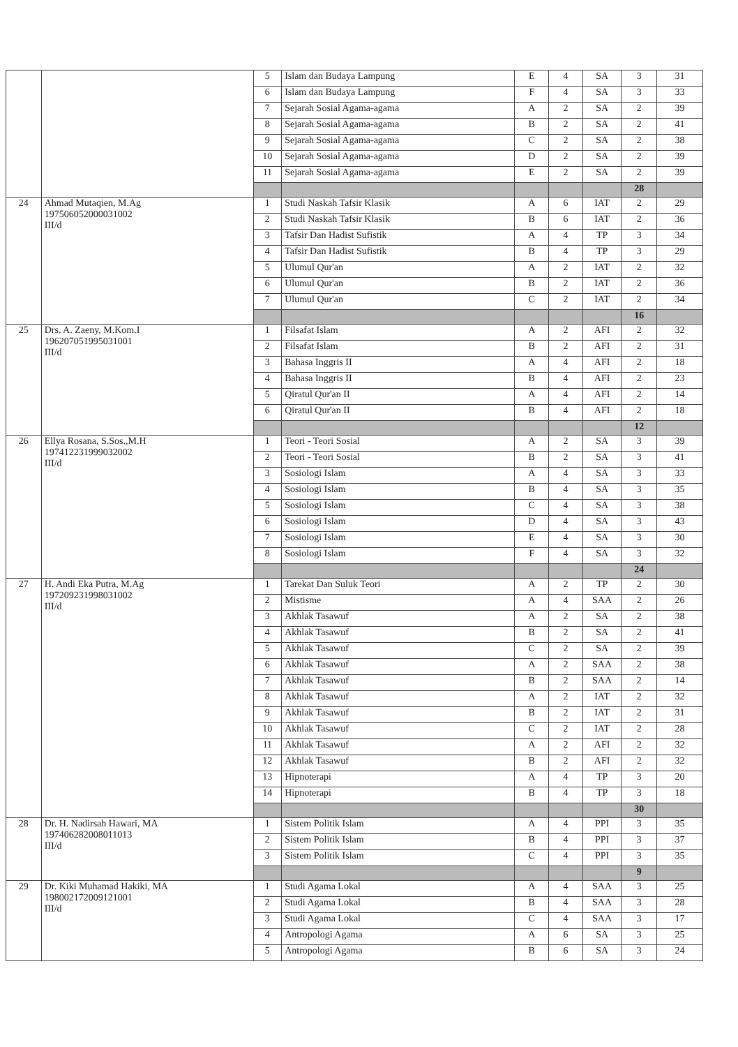| | | 5 | Islam dan Budaya Lampung | E | 4 | SA | 3 | 31 |
| | | 6 | Islam dan Budaya Lampung | F | 4 | SA | 3 | 33 |
| | | 7 | Sejarah Sosial Agama-agama | A | 2 | SA | 2 | 39 |
| | | 8 | Sejarah Sosial Agama-agama | B | 2 | SA | 2 | 41 |
| | | 9 | Sejarah Sosial Agama-agama | C | 2 | SA | 2 | 38 |
| | | 10 | Sejarah Sosial Agama-agama | D | 2 | SA | 2 | 39 |
| | | 11 | Sejarah Sosial Agama-agama | E | 2 | SA | 2 | 39 |
| | | | | | | | 28 | |
| 24 | Ahmad Mutaqien, M.Ag 197506052000031002 III/d | 1 | Studi Naskah Tafsir Klasik | A | 6 | IAT | 2 | 29 |
| | | 2 | Studi Naskah Tafsir Klasik | B | 6 | IAT | 2 | 36 |
| | | 3 | Tafsir Dan Hadist Sufistik | A | 4 | TP | 3 | 34 |
| | | 4 | Tafsir Dan Hadist Sufistik | B | 4 | TP | 3 | 29 |
| | | 5 | Ulumul Qur'an | A | 2 | IAT | 2 | 32 |
| | | 6 | Ulumul Qur'an | B | 2 | IAT | 2 | 36 |
| | | 7 | Ulumul Qur'an | C | 2 | IAT | 2 | 34 |
| | | | | | | | 16 | |
| 25 | Drs. A. Zaeny, M.Kom.I 196207051995031001 III/d | 1 | Filsafat Islam | A | 2 | AFI | 2 | 32 |
| | | 2 | Filsafat Islam | B | 2 | AFI | 2 | 31 |
| | | 3 | Bahasa Inggris II | A | 4 | AFI | 2 | 18 |
| | | 4 | Bahasa Inggris II | B | 4 | AFI | 2 | 23 |
| | | 5 | Qiratul Qur'an II | A | 4 | AFI | 2 | 14 |
| | | 6 | Qiratul Qur'an II | B | 4 | AFI | 2 | 18 |
| | | | | | | | 12 | |
| 26 | Ellya Rosana, S.Sos.,M.H 197412231999032002 III/d | 1 | Teori - Teori Sosial | A | 2 | SA | 3 | 39 |
| | | 2 | Teori - Teori Sosial | B | 2 | SA | 3 | 41 |
| | | 3 | Sosiologi Islam | A | 4 | SA | 3 | 33 |
| | | 4 | Sosiologi Islam | B | 4 | SA | 3 | 35 |
| | | 5 | Sosiologi Islam | C | 4 | SA | 3 | 38 |
| | | 6 | Sosiologi Islam | D | 4 | SA | 3 | 43 |
| | | 7 | Sosiologi Islam | E | 4 | SA | 3 | 30 |
| | | 8 | Sosiologi Islam | F | 4 | SA | 3 | 32 |
| | | | | | | | 24 | |
| 27 | H. Andi Eka Putra, M.Ag 197209231998031002 III/d | 1 | Tarekat Dan Suluk Teori | A | 2 | TP | 2 | 30 |
| | | 2 | Mistisme | A | 4 | SAA | 2 | 26 |
| | | 3 | Akhlak Tasawuf | A | 2 | SA | 2 | 38 |
| | | 4 | Akhlak Tasawuf | B | 2 | SA | 2 | 41 |
| | | 5 | Akhlak Tasawuf | C | 2 | SA | 2 | 39 |
| | | 6 | Akhlak Tasawuf | A | 2 | SAA | 2 | 38 |
| | | 7 | Akhlak Tasawuf | B | 2 | SAA | 2 | 14 |
| | | 8 | Akhlak Tasawuf | A | 2 | IAT | 2 | 32 |
| | | 9 | Akhlak Tasawuf | B | 2 | IAT | 2 | 31 |
| | | 10 | Akhlak Tasawuf | C | 2 | IAT | 2 | 28 |
| | | 11 | Akhlak Tasawuf | A | 2 | AFI | 2 | 32 |
| | | 12 | Akhlak Tasawuf | B | 2 | AFI | 2 | 32 |
| | | 13 | Hipnoterapi | A | 4 | TP | 3 | 20 |
| | | 14 | Hipnoterapi | B | 4 | TP | 3 | 18 |
| | | | | | | | 30 | |
| 28 | Dr. H. Nadirsah Hawari, MA 197406282008011013 III/d | 1 | Sistem Politik Islam | A | 4 | PPI | 3 | 35 |
| | | 2 | Sistem Politik Islam | B | 4 | PPI | 3 | 37 |
| | | 3 | Sistem Politik Islam | C | 4 | PPI | 3 | 35 |
| | | | | | | | 9 | |
| 29 | Dr. Kiki Muhamad Hakiki, MA 198002172009121001 III/d | 1 | Studi Agama Lokal | A | 4 | SAA | 3 | 25 |
| | | 2 | Studi Agama Lokal | B | 4 | SAA | 3 | 28 |
| | | 3 | Studi Agama Lokal | C | 4 | SAA | 3 | 17 |
| | | 4 | Antropologi Agama | A | 6 | SA | 3 | 25 |
| | | 5 | Antropologi Agama | B | 6 | SA | 3 | 24 |